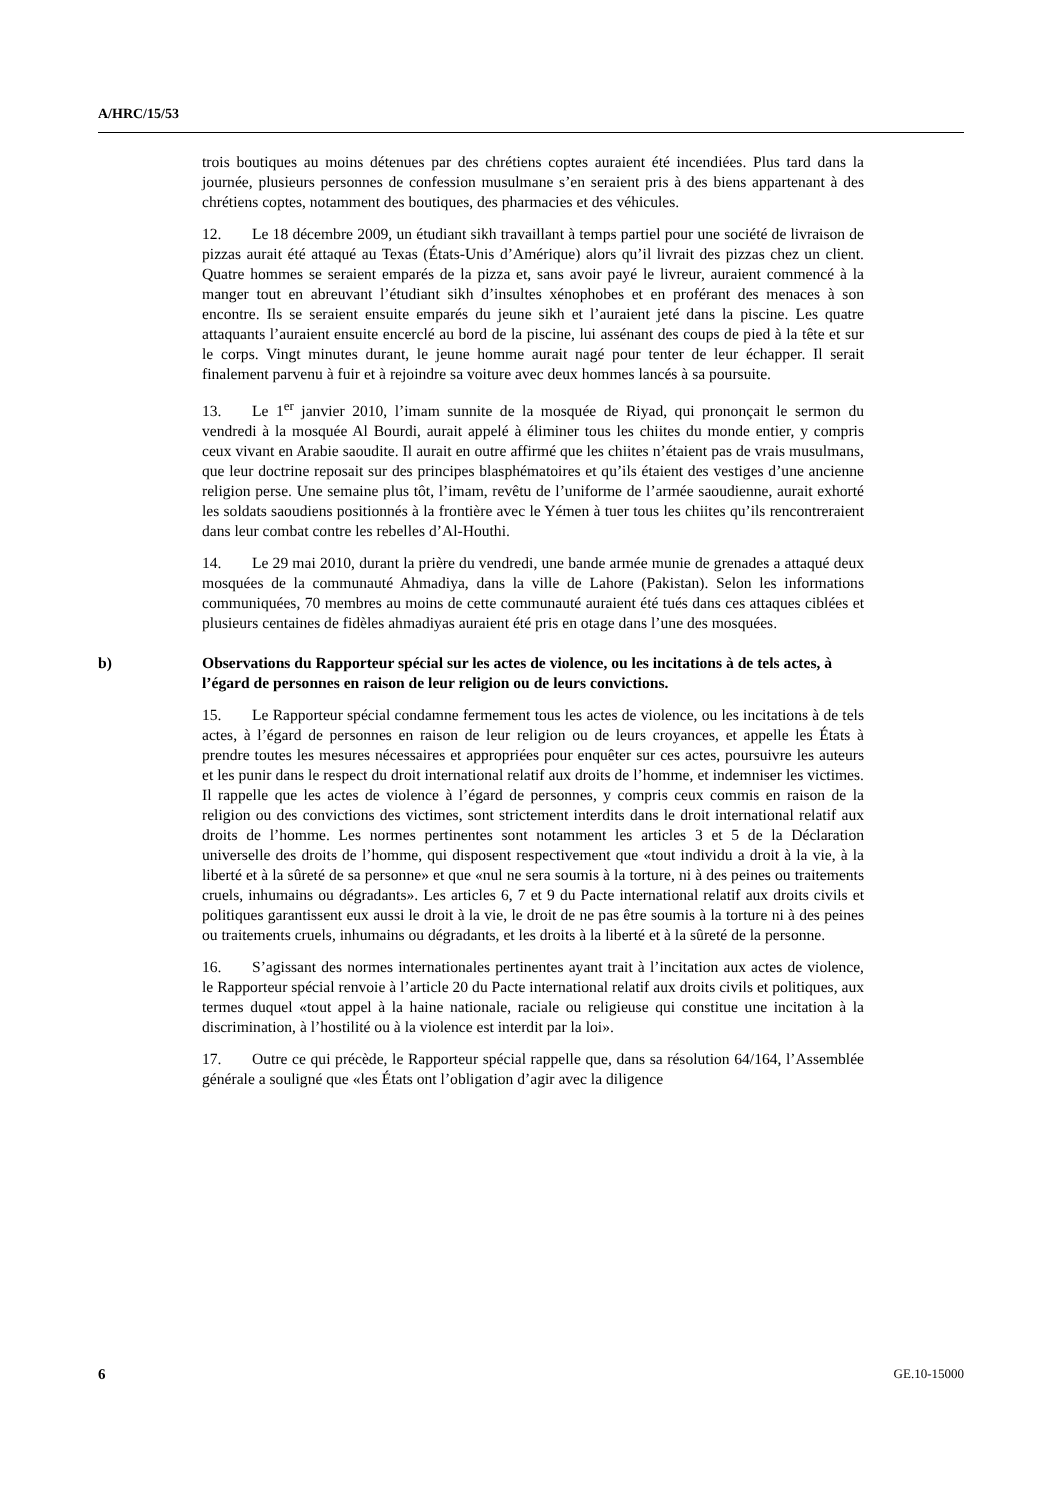A/HRC/15/53
trois boutiques au moins détenues par des chrétiens coptes auraient été incendiées. Plus tard dans la journée, plusieurs personnes de confession musulmane s’en seraient pris à des biens appartenant à des chrétiens coptes, notamment des boutiques, des pharmacies et des véhicules.
12. Le 18 décembre 2009, un étudiant sikh travaillant à temps partiel pour une société de livraison de pizzas aurait été attaqué au Texas (États-Unis d’Amérique) alors qu’il livrait des pizzas chez un client. Quatre hommes se seraient emparés de la pizza et, sans avoir payé le livreur, auraient commencé à la manger tout en abreuvant l’étudiant sikh d’insultes xénophobes et en proférant des menaces à son encontre. Ils se seraient ensuite emparés du jeune sikh et l’auraient jeté dans la piscine. Les quatre attaquants l’auraient ensuite encerclé au bord de la piscine, lui assénant des coups de pied à la tête et sur le corps. Vingt minutes durant, le jeune homme aurait nagé pour tenter de leur échapper. Il serait finalement parvenu à fuir et à rejoindre sa voiture avec deux hommes lancés à sa poursuite.
13. Le 1<sup>er</sup> janvier 2010, l’imam sunnite de la mosquée de Riyad, qui prononçait le sermon du vendredi à la mosquée Al Bourdi, aurait appelé à éliminer tous les chiites du monde entier, y compris ceux vivant en Arabie saoudite. Il aurait en outre affirmé que les chiites n’étaient pas de vrais musulmans, que leur doctrine reposait sur des principes blasphématoires et qu’ils étaient des vestiges d’une ancienne religion perse. Une semaine plus tôt, l’imam, revêtu de l’uniforme de l’armée saoudienne, aurait exhorté les soldats saoudiens positionnés à la frontière avec le Yémen à tuer tous les chiites qu’ils rencontreraient dans leur combat contre les rebelles d’Al-Houthi.
14. Le 29 mai 2010, durant la prière du vendredi, une bande armée munie de grenades a attaqué deux mosquées de la communauté Ahmadiya, dans la ville de Lahore (Pakistan). Selon les informations communiquées, 70 membres au moins de cette communauté auraient été tués dans ces attaques ciblées et plusieurs centaines de fidèles ahmadiyas auraient été pris en otage dans l’une des mosquées.
b) Observations du Rapporteur spécial sur les actes de violence, ou les incitations à de tels actes, à l’égard de personnes en raison de leur religion ou de leurs convictions.
15. Le Rapporteur spécial condamne fermement tous les actes de violence, ou les incitations à de tels actes, à l’égard de personnes en raison de leur religion ou de leurs croyances, et appelle les États à prendre toutes les mesures nécessaires et appropriées pour enquêter sur ces actes, poursuivre les auteurs et les punir dans le respect du droit international relatif aux droits de l’homme, et indemniser les victimes. Il rappelle que les actes de violence à l’égard de personnes, y compris ceux commis en raison de la religion ou des convictions des victimes, sont strictement interdits dans le droit international relatif aux droits de l’homme. Les normes pertinentes sont notamment les articles 3 et 5 de la Déclaration universelle des droits de l’homme, qui disposent respectivement que «tout individu a droit à la vie, à la liberté et à la sûreté de sa personne» et que «nul ne sera soumis à la torture, ni à des peines ou traitements cruels, inhumains ou dégradants». Les articles 6, 7 et 9 du Pacte international relatif aux droits civils et politiques garantissent eux aussi le droit à la vie, le droit de ne pas être soumis à la torture ni à des peines ou traitements cruels, inhumains ou dégradants, et les droits à la liberté et à la sûreté de la personne.
16. S’agissant des normes internationales pertinentes ayant trait à l’incitation aux actes de violence, le Rapporteur spécial renvoie à l’article 20 du Pacte international relatif aux droits civils et politiques, aux termes duquel «tout appel à la haine nationale, raciale ou religieuse qui constitue une incitation à la discrimination, à l’hostilité ou à la violence est interdit par la loi».
17. Outre ce qui précède, le Rapporteur spécial rappelle que, dans sa résolution 64/164, l’Assemblée générale a souligné que «les États ont l’obligation d’agir avec la diligence
6 GE.10-15000